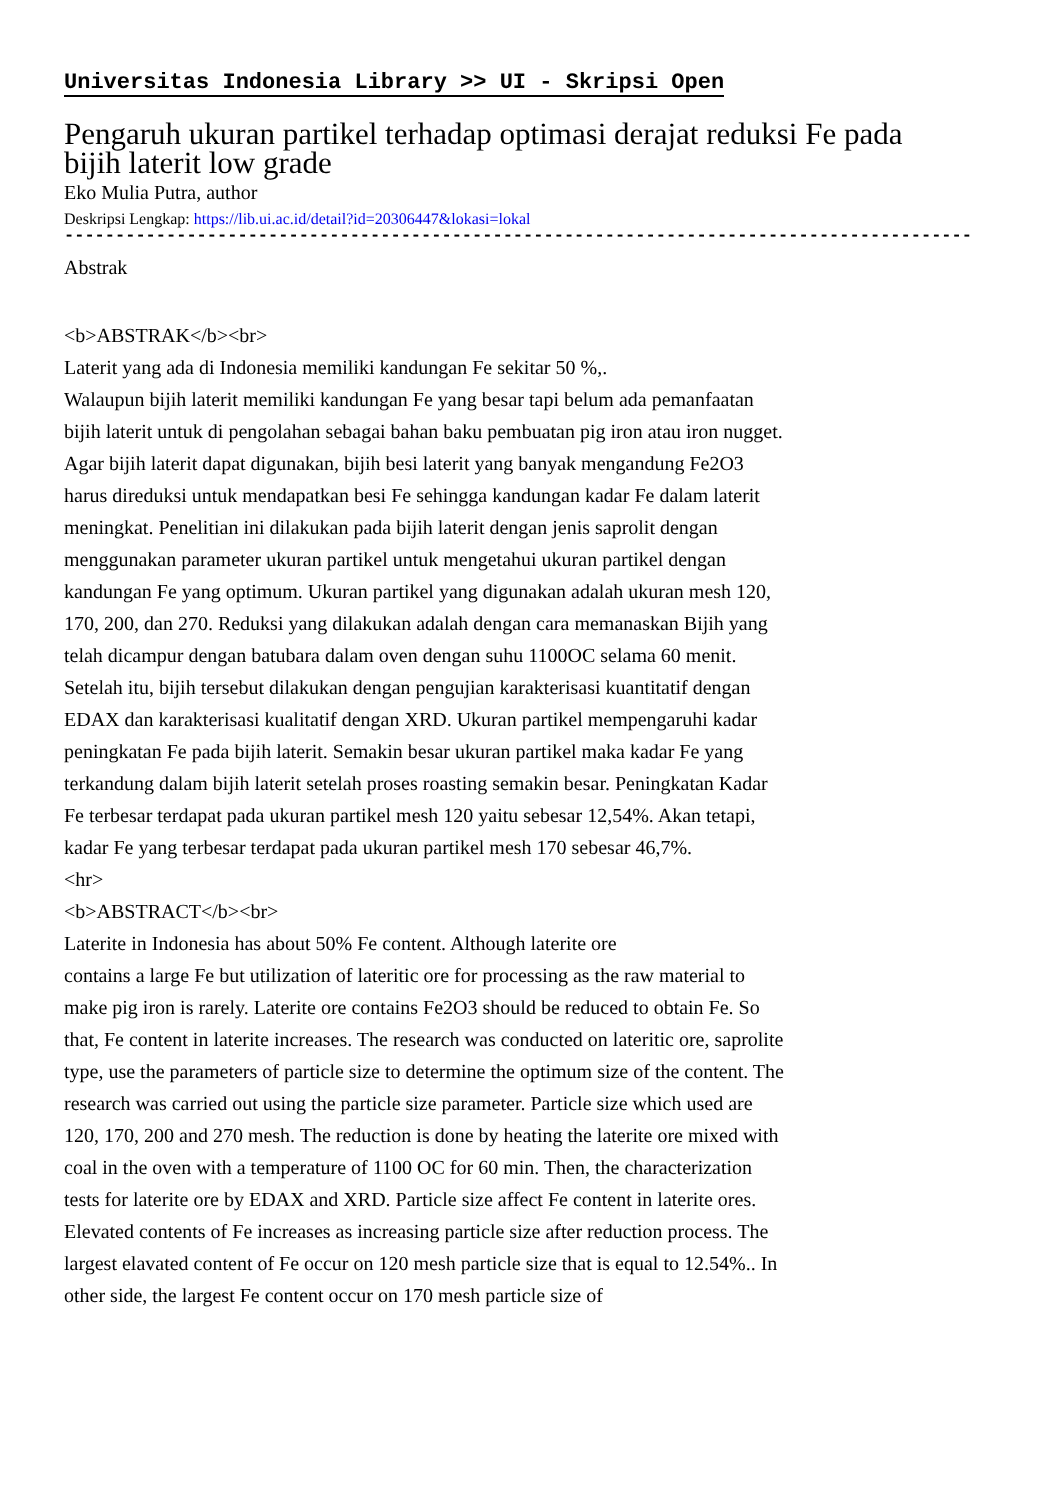Universitas Indonesia Library >> UI - Skripsi Open
Pengaruh ukuran partikel terhadap optimasi derajat reduksi Fe pada bijih laterit low grade
Eko Mulia Putra, author
Deskripsi Lengkap: https://lib.ui.ac.id/detail?id=20306447&lokasi=lokal
-----------------------------------------------------------------------------------------
Abstrak
<b>ABSTRAK</b><br>
Laterit yang ada di Indonesia memiliki kandungan Fe sekitar 50 %,.
Walaupun bijih laterit memiliki kandungan Fe yang besar tapi belum ada pemanfaatan bijih laterit untuk di pengolahan sebagai bahan baku pembuatan pig iron atau iron nugget. Agar bijih laterit dapat digunakan, bijih besi laterit yang banyak mengandung Fe2O3 harus direduksi untuk mendapatkan besi Fe sehingga kandungan kadar Fe dalam laterit meningkat. Penelitian ini dilakukan pada bijih laterit dengan jenis saprolit dengan menggunakan parameter ukuran partikel untuk mengetahui ukuran partikel dengan kandungan Fe yang optimum. Ukuran partikel yang digunakan adalah ukuran mesh 120, 170, 200, dan 270. Reduksi yang dilakukan adalah dengan cara memanaskan Bijih yang telah dicampur dengan batubara dalam oven dengan suhu 1100OC selama 60 menit. Setelah itu, bijih tersebut dilakukan dengan pengujian karakterisasi kuantitatif dengan EDAX dan karakterisasi kualitatif dengan XRD. Ukuran partikel mempengaruhi kadar peningkatan Fe pada bijih laterit. Semakin besar ukuran partikel maka kadar Fe yang terkandung dalam bijih laterit setelah proses roasting semakin besar. Peningkatan Kadar Fe terbesar terdapat pada ukuran partikel mesh 120 yaitu sebesar 12,54%. Akan tetapi, kadar Fe yang terbesar terdapat pada ukuran partikel mesh 170 sebesar 46,7%.
<hr>
<b>ABSTRACT</b><br>
Laterite in Indonesia has about 50% Fe content. Although laterite ore
contains a large Fe but utilization of lateritic ore for processing as the raw material to make pig iron is rarely. Laterite ore contains Fe2O3 should be reduced to obtain Fe. So that, Fe content in laterite increases. The research was conducted on lateritic ore, saprolite type, use the parameters of particle size to determine the optimum size of the content. The research was carried out using the particle size parameter. Particle size which used are 120, 170, 200 and 270 mesh. The reduction is done by heating the laterite ore mixed with coal in the oven with a temperature of 1100 OC for 60 min. Then, the characterization tests for laterite ore by EDAX and XRD. Particle size affect Fe content in laterite ores. Elevated contents of Fe increases as increasing particle size after reduction process. The largest elavated content of Fe occur on 120 mesh particle size that is equal to 12.54%.. In other side, the largest Fe content occur on 170 mesh particle size of